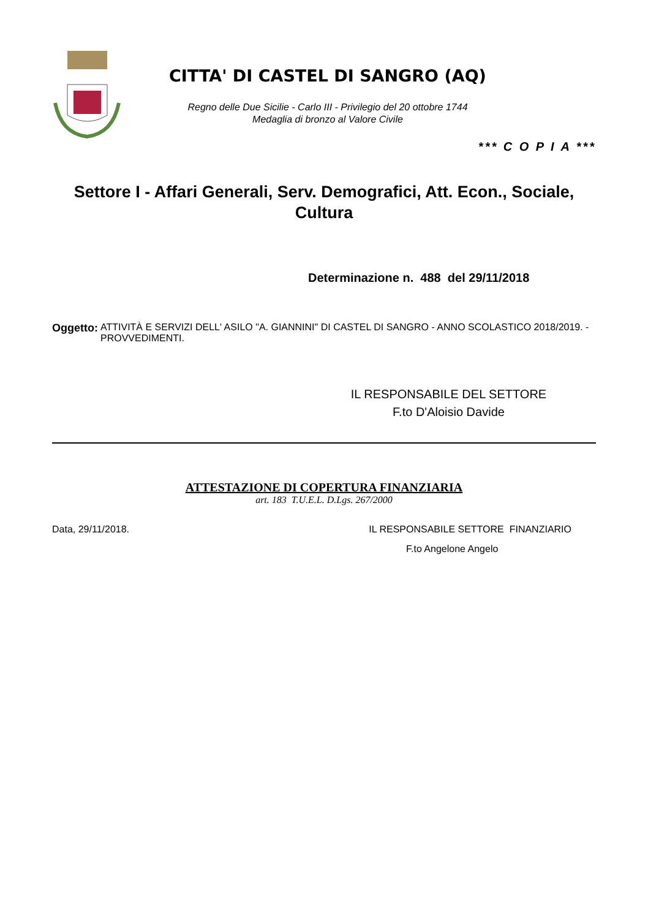CITTA' DI CASTEL DI SANGRO (AQ)
Regno delle Due Sicilie - Carlo III - Privilegio del 20 ottobre 1744
Medaglia di bronzo al Valore Civile
*** C O P I A ***
Settore I - Affari Generali, Serv. Demografici, Att. Econ., Sociale,
Cultura
Determinazione n. 488 del 29/11/2018
Oggetto: ATTIVITÀ E SERVIZI DELL' ASILO "A. GIANNINI" DI CASTEL DI SANGRO - ANNO SCOLASTICO 2018/2019. - PROVVEDIMENTI.
IL RESPONSABILE DEL SETTORE
F.to D'Aloisio Davide
ATTESTAZIONE DI COPERTURA FINANZIARIA
art. 183 T.U.E.L. D.Lgs. 267/2000
Data, 29/11/2018. IL RESPONSABILE SETTORE FINANZIARIO
F.to Angelone Angelo